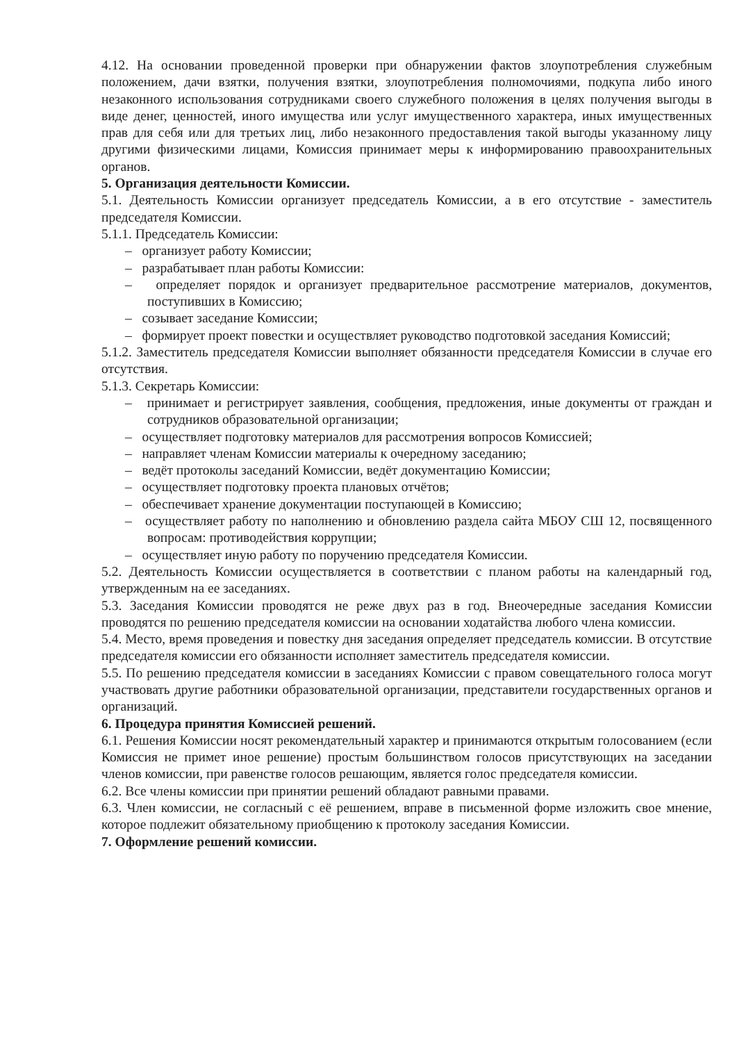4.12. На основании проведенной проверки при обнаружении фактов злоупотребления служебным положением, дачи взятки, получения взятки, злоупотребления полномочиями, подкупа либо иного незаконного использования сотрудниками своего служебного положения в целях получения выгоды в виде денег, ценностей, иного имущества или услуг имущественного характера, иных имущественных прав для себя или для третьих лиц, либо незаконного предоставления такой выгоды указанному лицу другими физическими лицами, Комиссия принимает меры к информированию правоохранительных органов.
5. Организация деятельности Комиссии.
5.1. Деятельность Комиссии организует председатель Комиссии, а в его отсутствие - заместитель председателя Комиссии.
5.1.1. Председатель Комиссии:
– организует работу Комиссии;
– разрабатывает план работы Комиссии:
– определяет порядок и организует предварительное рассмотрение материалов, документов, поступивших в Комиссию;
– созывает заседание Комиссии;
– формирует проект повестки и осуществляет руководство подготовкой заседания Комиссий;
5.1.2. Заместитель председателя Комиссии выполняет обязанности председателя Комиссии в случае его отсутствия.
5.1.3. Секретарь Комиссии:
– принимает и регистрирует заявления, сообщения, предложения, иные документы от граждан и сотрудников образовательной организации;
– осуществляет подготовку материалов для рассмотрения вопросов Комиссией;
– направляет членам Комиссии материалы к очередному заседанию;
– ведёт протоколы заседаний Комиссии, ведёт документацию Комиссии;
– осуществляет подготовку проекта плановых отчётов;
– обеспечивает хранение документации поступающей в Комиссию;
– осуществляет работу по наполнению и обновлению раздела сайта МБОУ СШ 12, посвященного вопросам: противодействия коррупции;
– осуществляет иную работу по поручению председателя Комиссии.
5.2. Деятельность Комиссии осуществляется в соответствии с планом работы на календарный год, утвержденным на ее заседаниях.
5.3. Заседания Комиссии проводятся не реже двух раз в год. Внеочередные заседания Комиссии проводятся по решению председателя комиссии на основании ходатайства любого члена комиссии.
5.4. Место, время проведения и повестку дня заседания определяет председатель комиссии. В отсутствие председателя комиссии его обязанности исполняет заместитель председателя комиссии.
5.5. По решению председателя комиссии в заседаниях Комиссии с правом совещательного голоса могут участвовать другие работники образовательной организации, представители государственных органов и организаций.
6. Процедура принятия Комиссией решений.
6.1. Решения Комиссии носят рекомендательный характер и принимаются открытым голосованием (если Комиссия не примет иное решение) простым большинством голосов присутствующих на заседании членов комиссии, при равенстве голосов решающим, является голос председателя комиссии.
6.2. Все члены комиссии при принятии решений обладают равными правами.
6.3. Член комиссии, не согласный с её решением, вправе в письменной форме изложить свое мнение, которое подлежит обязательному приобщению к протоколу заседания Комиссии.
7. Оформление решений комиссии.